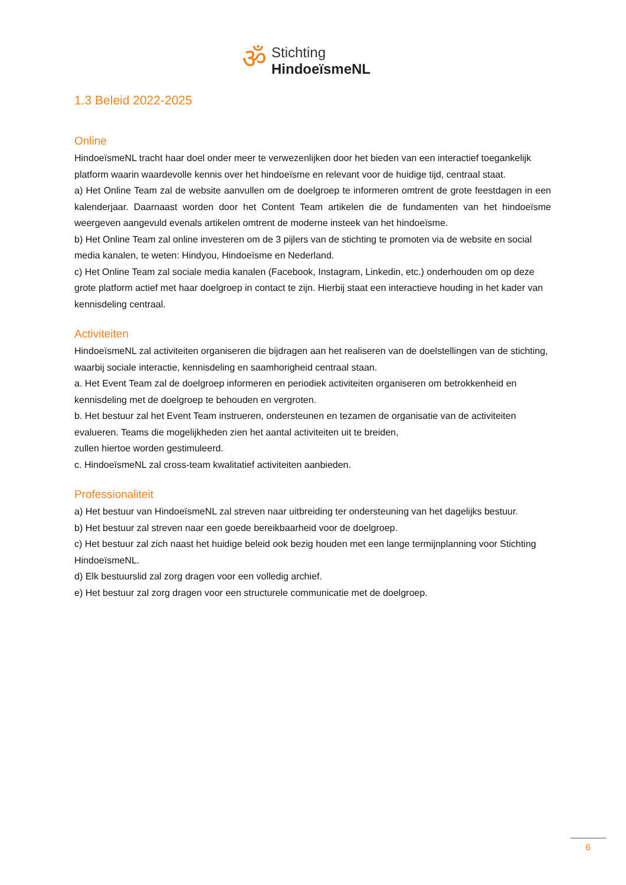ॐ
Stichting
HindoeïsmeNL
1.3 Beleid 2022-2025
Online
HindoeïsmeNL tracht haar doel onder meer te verwezenlijken door het bieden van een interactief toegankelijk platform waarin waardevolle kennis over het hindoeïsme en relevant voor de huidige tijd, centraal staat.
a) Het Online Team zal de website aanvullen om de doelgroep te informeren omtrent de grote feestdagen in een kalenderjaar. Daarnaast worden door het Content Team artikelen die de fundamenten van het hindoeïsme weergeven aangevuld evenals artikelen omtrent de moderne insteek van het hindoeïsme.
b) Het Online Team zal online investeren om de 3 pijlers van de stichting te promoten via de website en social media kanalen, te weten: Hindyou, Hindoeïsme en Nederland.
c) Het Online Team zal sociale media kanalen (Facebook, Instagram, Linkedin, etc.) onderhouden om op deze grote platform actief met haar doelgroep in contact te zijn. Hierbij staat een interactieve houding in het kader van kennisdeling centraal.
Activiteiten
HindoeïsmeNL zal activiteiten organiseren die bijdragen aan het realiseren van de doelstellingen van de stichting, waarbij sociale interactie, kennisdeling en saamhorigheid centraal staan.
a. Het Event Team zal de doelgroep informeren en periodiek activiteiten organiseren om betrokkenheid en kennisdeling met de doelgroep te behouden en vergroten.
b. Het bestuur zal het Event Team instrueren, ondersteunen en tezamen de organisatie van de activiteiten evalueren. Teams die mogelijkheden zien het aantal activiteiten uit te breiden,
zullen hiertoe worden gestimuleerd.
c. HindoeïsmeNL zal cross-team kwalitatief activiteiten aanbieden.
Professionaliteit
a) Het bestuur van HindoeïsmeNL zal streven naar uitbreiding ter ondersteuning van het dagelijks bestuur.
b) Het bestuur zal streven naar een goede bereikbaarheid voor de doelgroep.
c) Het bestuur zal zich naast het huidige beleid ook bezig houden met een lange termijnplanning voor Stichting HindoeïsmeNL.
d) Elk bestuurslid zal zorg dragen voor een volledig archief.
e) Het bestuur zal zorg dragen voor een structurele communicatie met de doelgroep.
6